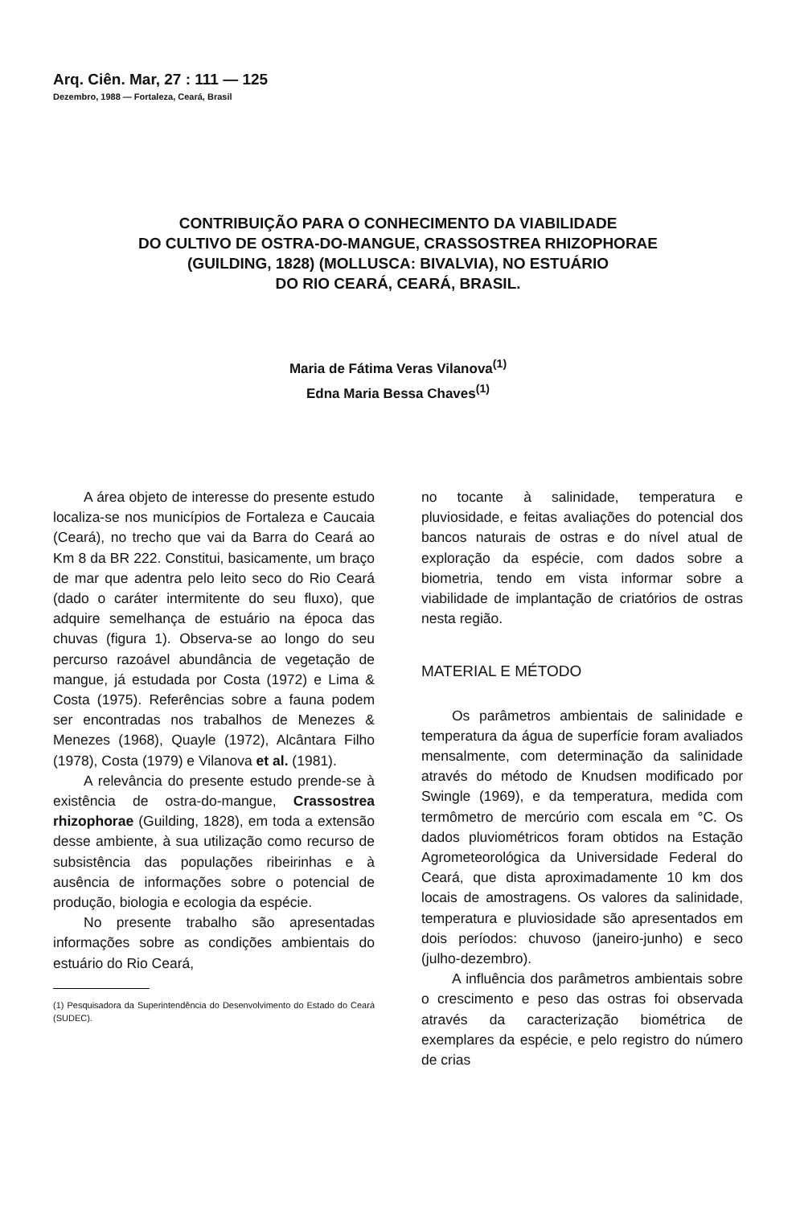Arq. Ciên. Mar, 27 : 111 — 125
Dezembro, 1988 — Fortaleza, Ceará, Brasil
CONTRIBUIÇÃO PARA O CONHECIMENTO DA VIABILIDADE
DO CULTIVO DE OSTRA-DO-MANGUE, CRASSOSTREA RHIZOPHORAE
(GUILDING, 1828) (MOLLUSCA: BIVALVIA), NO ESTUÁRIO
DO RIO CEARÁ, CEARÁ, BRASIL.
Maria de Fátima Veras Vilanova<sup>(1)</sup>
Edna Maria Bessa Chaves<sup>(1)</sup>
A área objeto de interesse do presente estudo localiza-se nos municípios de Fortaleza e Caucaia (Ceará), no trecho que vai da Barra do Ceará ao Km 8 da BR 222. Constitui, basicamente, um braço de mar que adentra pelo leito seco do Rio Ceará (dado o caráter intermitente do seu fluxo), que adquire semelhança de estuário na época das chuvas (figura 1). Observa-se ao longo do seu percurso razoável abundância de vegetação de mangue, já estudada por Costa (1972) e Lima & Costa (1975). Referências sobre a fauna podem ser encontradas nos trabalhos de Menezes & Menezes (1968), Quayle (1972), Alcântara Filho (1978), Costa (1979) e Vilanova et al. (1981).
A relevância do presente estudo prende-se à existência de ostra-do-mangue, Crassostrea rhizophorae (Guilding, 1828), em toda a extensão desse ambiente, à sua utilização como recurso de subsistência das populações ribeirinhas e à ausência de informações sobre o potencial de produção, biologia e ecologia da espécie.
No presente trabalho são apresentadas informações sobre as condições ambientais do estuário do Rio Ceará,
(1) Pesquisadora da Superintendência do Desenvolvimento do Estado do Ceará (SUDEC).
no tocante à salinidade, temperatura e pluviosidade, e feitas avaliações do potencial dos bancos naturais de ostras e do nível atual de exploração da espécie, com dados sobre a biometria, tendo em vista informar sobre a viabilidade de implantação de criatórios de ostras nesta região.
MATERIAL E MÉTODO
Os parâmetros ambientais de salinidade e temperatura da água de superfície foram avaliados mensalmente, com determinação da salinidade através do método de Knudsen modificado por Swingle (1969), e da temperatura, medida com termômetro de mercúrio com escala em °C. Os dados pluviométricos foram obtidos na Estação Agrometeorológica da Universidade Federal do Ceará, que dista aproximadamente 10 km dos locais de amostragens. Os valores da salinidade, temperatura e pluviosidade são apresentados em dois períodos: chuvoso (janeiro-junho) e seco (julho-dezembro).
A influência dos parâmetros ambientais sobre o crescimento e peso das ostras foi observada através da caracterização biométrica de exemplares da espécie, e pelo registro do número de crias